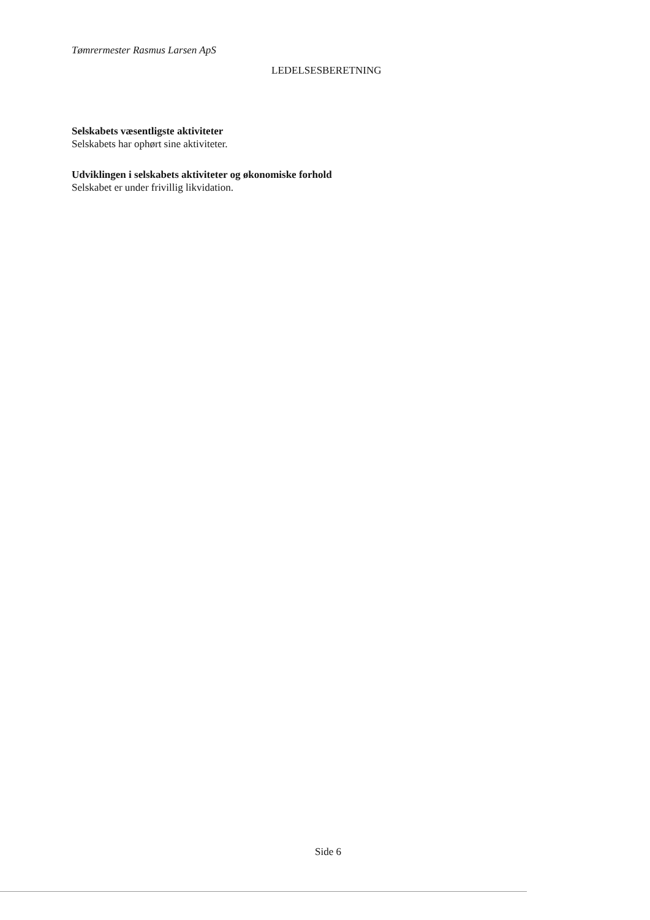Tømrermester Rasmus Larsen ApS
LEDELSESBERETNING
Selskabets væsentligste aktiviteter
Selskabets har ophørt sine aktiviteter.
Udviklingen i selskabets aktiviteter og økonomiske forhold
Selskabet er under frivillig likvidation.
Side 6